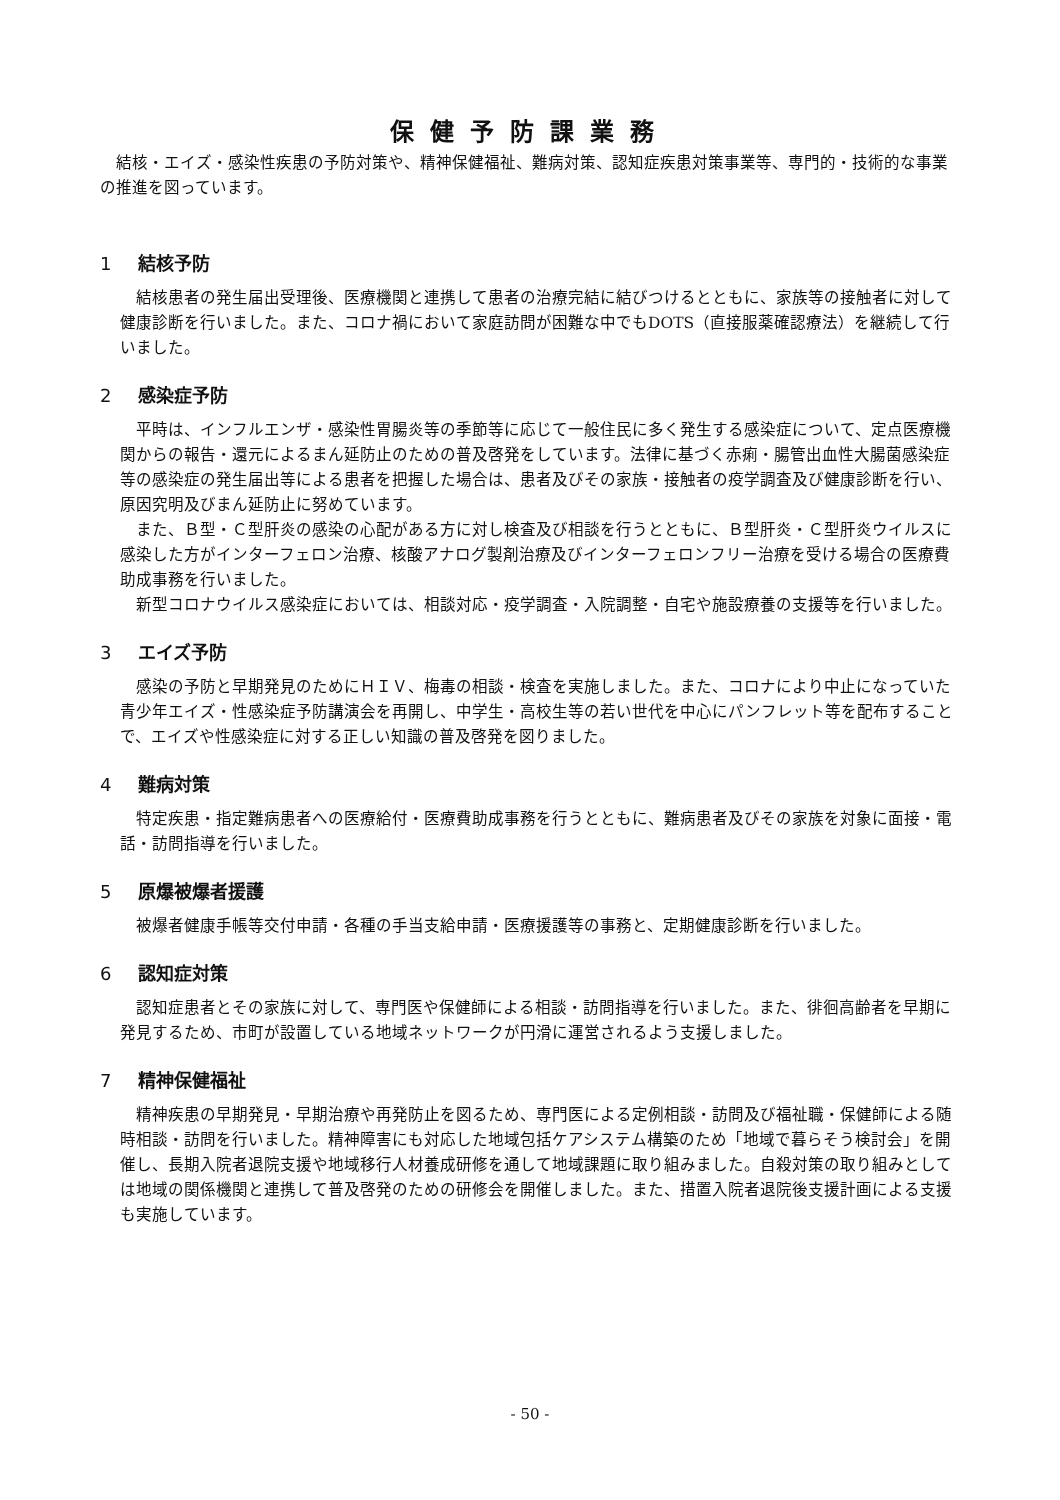保健予防課業務
結核・エイズ・感染性疾患の予防対策や、精神保健福祉、難病対策、認知症疾患対策事業等、専門的・技術的な事業の推進を図っています。
1 結核予防
結核患者の発生届出受理後、医療機関と連携して患者の治療完結に結びつけるとともに、家族等の接触者に対して健康診断を行いました。また、コロナ禍において家庭訪問が困難な中でもDOTS（直接服薬確認療法）を継続して行いました。
2 感染症予防
平時は、インフルエンザ・感染性胃腸炎等の季節等に応じて一般住民に多く発生する感染症について、定点医療機関からの報告・還元によるまん延防止のための普及啓発をしています。法律に基づく赤痢・腸管出血性大腸菌感染症等の感染症の発生届出等による患者を把握した場合は、患者及びその家族・接触者の疫学調査及び健康診断を行い、原因究明及びまん延防止に努めています。
また、Ｂ型・Ｃ型肝炎の感染の心配がある方に対し検査及び相談を行うとともに、Ｂ型肝炎・Ｃ型肝炎ウイルスに感染した方がインターフェロン治療、核酸アナログ製剤治療及びインターフェロンフリー治療を受ける場合の医療費助成事務を行いました。
新型コロナウイルス感染症においては、相談対応・疫学調査・入院調整・自宅や施設療養の支援等を行いました。
3 エイズ予防
感染の予防と早期発見のためにＨＩＶ、梅毒の相談・検査を実施しました。また、コロナにより中止になっていた青少年エイズ・性感染症予防講演会を再開し、中学生・高校生等の若い世代を中心にパンフレット等を配布することで、エイズや性感染症に対する正しい知識の普及啓発を図りました。
4 難病対策
特定疾患・指定難病患者への医療給付・医療費助成事務を行うとともに、難病患者及びその家族を対象に面接・電話・訪問指導を行いました。
5 原爆被爆者援護
被爆者健康手帳等交付申請・各種の手当支給申請・医療援護等の事務と、定期健康診断を行いました。
6 認知症対策
認知症患者とその家族に対して、専門医や保健師による相談・訪問指導を行いました。また、徘徊高齢者を早期に発見するため、市町が設置している地域ネットワークが円滑に運営されるよう支援しました。
7 精神保健福祉
精神疾患の早期発見・早期治療や再発防止を図るため、専門医による定例相談・訪問及び福祉職・保健師による随時相談・訪問を行いました。精神障害にも対応した地域包括ケアシステム構築のため「地域で暮らそう検討会」を開催し、長期入院者退院支援や地域移行人材養成研修を通して地域課題に取り組みました。自殺対策の取り組みとしては地域の関係機関と連携して普及啓発のための研修会を開催しました。また、措置入院者退院後支援計画による支援も実施しています。
- 50 -